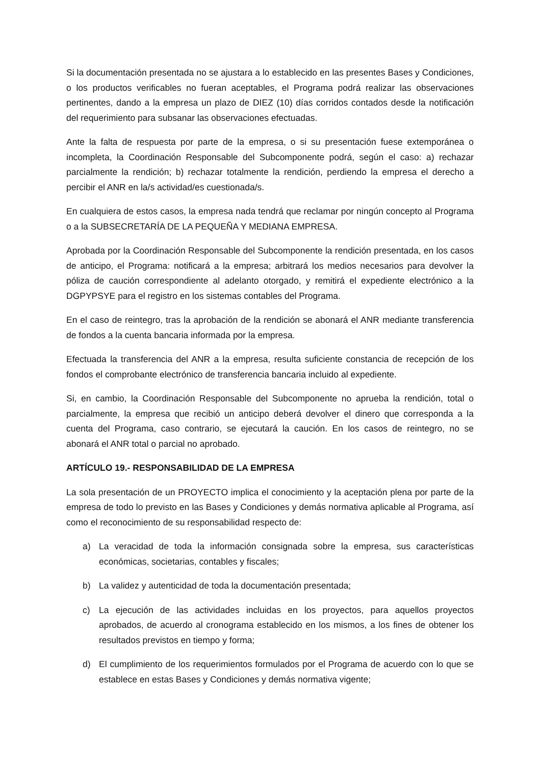Si la documentación presentada no se ajustara a lo establecido en las presentes Bases y Condiciones, o los productos verificables no fueran aceptables, el Programa podrá realizar las observaciones pertinentes, dando a la empresa un plazo de DIEZ (10) días corridos contados desde la notificación del requerimiento para subsanar las observaciones efectuadas.
Ante la falta de respuesta por parte de la empresa, o si su presentación fuese extemporánea o incompleta, la Coordinación Responsable del Subcomponente podrá, según el caso: a) rechazar parcialmente la rendición; b) rechazar totalmente la rendición, perdiendo la empresa el derecho a percibir el ANR en la/s actividad/es cuestionada/s.
En cualquiera de estos casos, la empresa nada tendrá que reclamar por ningún concepto al Programa o a la SUBSECRETARÍA DE LA PEQUEÑA Y MEDIANA EMPRESA.
Aprobada por la Coordinación Responsable del Subcomponente la rendición presentada, en los casos de anticipo, el Programa: notificará a la empresa; arbitrará los medios necesarios para devolver la póliza de caución correspondiente al adelanto otorgado, y remitirá el expediente electrónico a la DGPYPSYE para el registro en los sistemas contables del Programa.
En el caso de reintegro, tras la aprobación de la rendición se abonará el ANR mediante transferencia de fondos a la cuenta bancaria informada por la empresa.
Efectuada la transferencia del ANR a la empresa, resulta suficiente constancia de recepción de los fondos el comprobante electrónico de transferencia bancaria incluido al expediente.
Si, en cambio, la Coordinación Responsable del Subcomponente no aprueba la rendición, total o parcialmente, la empresa que recibió un anticipo deberá devolver el dinero que corresponda a la cuenta del Programa, caso contrario, se ejecutará la caución. En los casos de reintegro, no se abonará el ANR total o parcial no aprobado.
ARTÍCULO 19.- RESPONSABILIDAD DE LA EMPRESA
La sola presentación de un PROYECTO implica el conocimiento y la aceptación plena por parte de la empresa de todo lo previsto en las Bases y Condiciones y demás normativa aplicable al Programa, así como el reconocimiento de su responsabilidad respecto de:
a) La veracidad de toda la información consignada sobre la empresa, sus características económicas, societarias, contables y fiscales;
b) La validez y autenticidad de toda la documentación presentada;
c) La ejecución de las actividades incluidas en los proyectos, para aquellos proyectos aprobados, de acuerdo al cronograma establecido en los mismos, a los fines de obtener los resultados previstos en tiempo y forma;
d) El cumplimiento de los requerimientos formulados por el Programa de acuerdo con lo que se establece en estas Bases y Condiciones y demás normativa vigente;